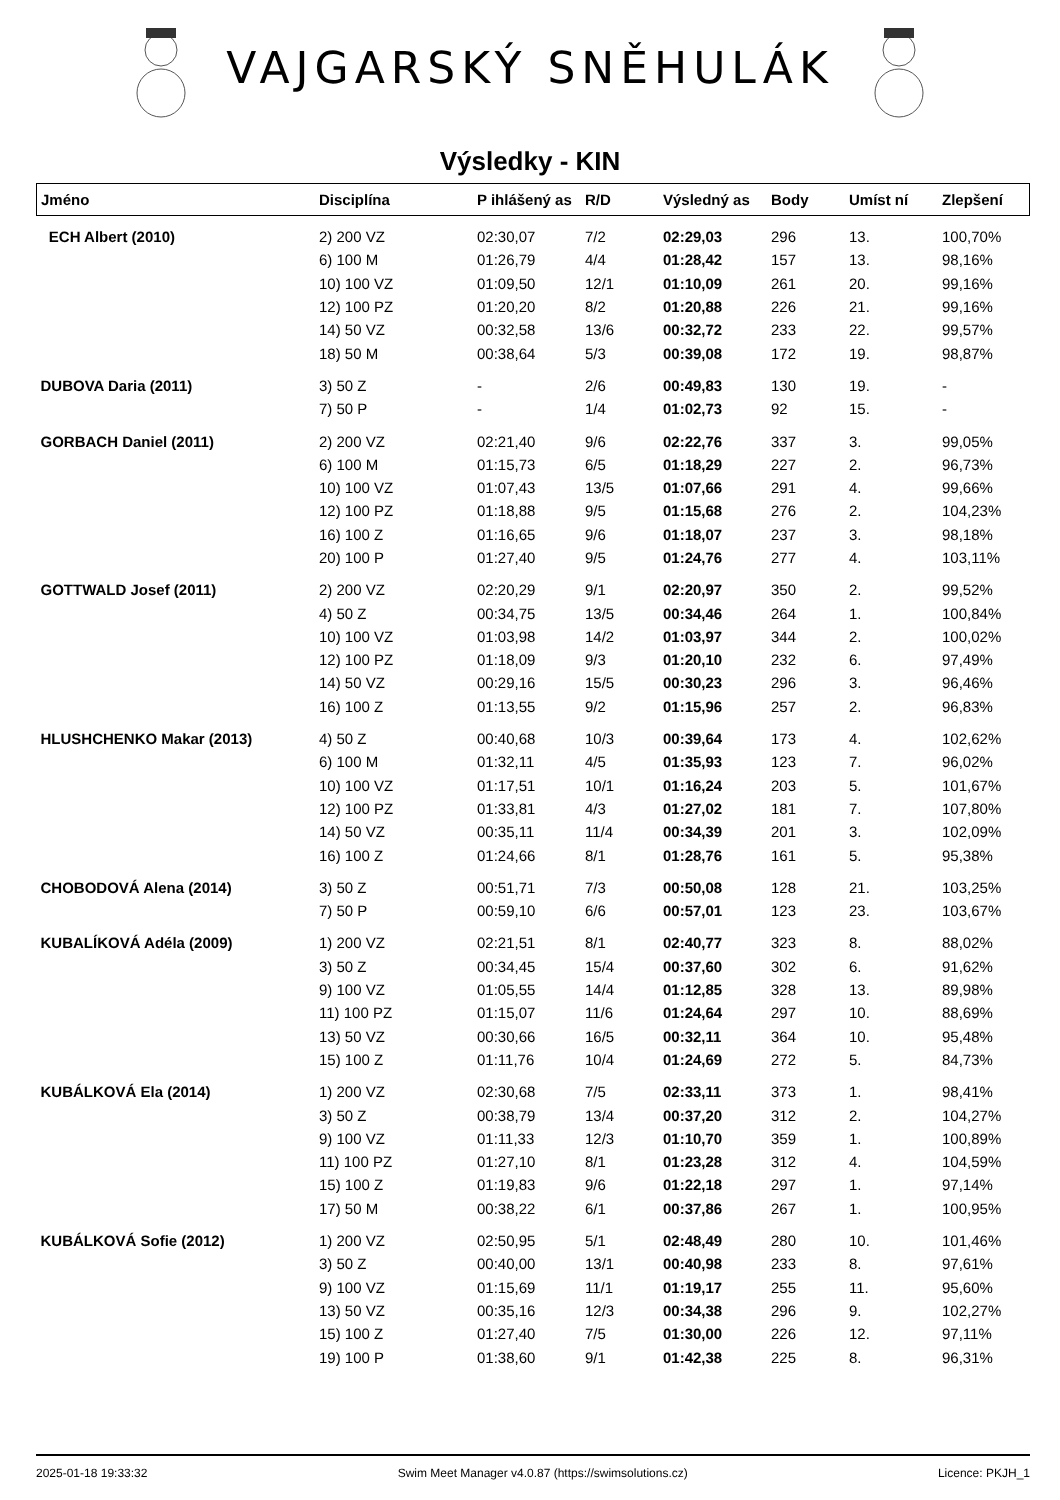VAJGARSKÝ SNĚHULÁK
Výsledky - KIN
| Jméno | Disciplína | P ihlášený as | R/D | Výsledný as | Body | Umíst ní | Zlepšení |
| --- | --- | --- | --- | --- | --- | --- | --- |
| ECH Albert (2010) | 2) 200 VZ | 02:30,07 | 7/2 | 02:29,03 | 296 | 13. | 100,70% |
| | 6) 100 M | 01:26,79 | 4/4 | 01:28,42 | 157 | 13. | 98,16% |
| | 10) 100 VZ | 01:09,50 | 12/1 | 01:10,09 | 261 | 20. | 99,16% |
| | 12) 100 PZ | 01:20,20 | 8/2 | 01:20,88 | 226 | 21. | 99,16% |
| | 14) 50 VZ | 00:32,58 | 13/6 | 00:32,72 | 233 | 22. | 99,57% |
| | 18) 50 M | 00:38,64 | 5/3 | 00:39,08 | 172 | 19. | 98,87% |
| DUBOVA Daria (2011) | 3) 50 Z | - | 2/6 | 00:49,83 | 130 | 19. | - |
| | 7) 50 P | - | 1/4 | 01:02,73 | 92 | 15. | - |
| GORBACH Daniel (2011) | 2) 200 VZ | 02:21,40 | 9/6 | 02:22,76 | 337 | 3. | 99,05% |
| | 6) 100 M | 01:15,73 | 6/5 | 01:18,29 | 227 | 2. | 96,73% |
| | 10) 100 VZ | 01:07,43 | 13/5 | 01:07,66 | 291 | 4. | 99,66% |
| | 12) 100 PZ | 01:18,88 | 9/5 | 01:15,68 | 276 | 2. | 104,23% |
| | 16) 100 Z | 01:16,65 | 9/6 | 01:18,07 | 237 | 3. | 98,18% |
| | 20) 100 P | 01:27,40 | 9/5 | 01:24,76 | 277 | 4. | 103,11% |
| GOTTWALD Josef (2011) | 2) 200 VZ | 02:20,29 | 9/1 | 02:20,97 | 350 | 2. | 99,52% |
| | 4) 50 Z | 00:34,75 | 13/5 | 00:34,46 | 264 | 1. | 100,84% |
| | 10) 100 VZ | 01:03,98 | 14/2 | 01:03,97 | 344 | 2. | 100,02% |
| | 12) 100 PZ | 01:18,09 | 9/3 | 01:20,10 | 232 | 6. | 97,49% |
| | 14) 50 VZ | 00:29,16 | 15/5 | 00:30,23 | 296 | 3. | 96,46% |
| | 16) 100 Z | 01:13,55 | 9/2 | 01:15,96 | 257 | 2. | 96,83% |
| HLUSHCHENKO Makar (2013) | 4) 50 Z | 00:40,68 | 10/3 | 00:39,64 | 173 | 4. | 102,62% |
| | 6) 100 M | 01:32,11 | 4/5 | 01:35,93 | 123 | 7. | 96,02% |
| | 10) 100 VZ | 01:17,51 | 10/1 | 01:16,24 | 203 | 5. | 101,67% |
| | 12) 100 PZ | 01:33,81 | 4/3 | 01:27,02 | 181 | 7. | 107,80% |
| | 14) 50 VZ | 00:35,11 | 11/4 | 00:34,39 | 201 | 3. | 102,09% |
| | 16) 100 Z | 01:24,66 | 8/1 | 01:28,76 | 161 | 5. | 95,38% |
| CHOBODOVÁ Alena (2014) | 3) 50 Z | 00:51,71 | 7/3 | 00:50,08 | 128 | 21. | 103,25% |
| | 7) 50 P | 00:59,10 | 6/6 | 00:57,01 | 123 | 23. | 103,67% |
| KUBALÍKOVÁ Adéla (2009) | 1) 200 VZ | 02:21,51 | 8/1 | 02:40,77 | 323 | 8. | 88,02% |
| | 3) 50 Z | 00:34,45 | 15/4 | 00:37,60 | 302 | 6. | 91,62% |
| | 9) 100 VZ | 01:05,55 | 14/4 | 01:12,85 | 328 | 13. | 89,98% |
| | 11) 100 PZ | 01:15,07 | 11/6 | 01:24,64 | 297 | 10. | 88,69% |
| | 13) 50 VZ | 00:30,66 | 16/5 | 00:32,11 | 364 | 10. | 95,48% |
| | 15) 100 Z | 01:11,76 | 10/4 | 01:24,69 | 272 | 5. | 84,73% |
| KUBÁLKOVÁ Ela (2014) | 1) 200 VZ | 02:30,68 | 7/5 | 02:33,11 | 373 | 1. | 98,41% |
| | 3) 50 Z | 00:38,79 | 13/4 | 00:37,20 | 312 | 2. | 104,27% |
| | 9) 100 VZ | 01:11,33 | 12/3 | 01:10,70 | 359 | 1. | 100,89% |
| | 11) 100 PZ | 01:27,10 | 8/1 | 01:23,28 | 312 | 4. | 104,59% |
| | 15) 100 Z | 01:19,83 | 9/6 | 01:22,18 | 297 | 1. | 97,14% |
| | 17) 50 M | 00:38,22 | 6/1 | 00:37,86 | 267 | 1. | 100,95% |
| KUBÁLKOVÁ Sofie (2012) | 1) 200 VZ | 02:50,95 | 5/1 | 02:48,49 | 280 | 10. | 101,46% |
| | 3) 50 Z | 00:40,00 | 13/1 | 00:40,98 | 233 | 8. | 97,61% |
| | 9) 100 VZ | 01:15,69 | 11/1 | 01:19,17 | 255 | 11. | 95,60% |
| | 13) 50 VZ | 00:35,16 | 12/3 | 00:34,38 | 296 | 9. | 102,27% |
| | 15) 100 Z | 01:27,40 | 7/5 | 01:30,00 | 226 | 12. | 97,11% |
| | 19) 100 P | 01:38,60 | 9/1 | 01:42,38 | 225 | 8. | 96,31% |
2025-01-18 19:33:32 Swim Meet Manager v4.0.87 (https://swimsolutions.cz) Licence: PKJH_1